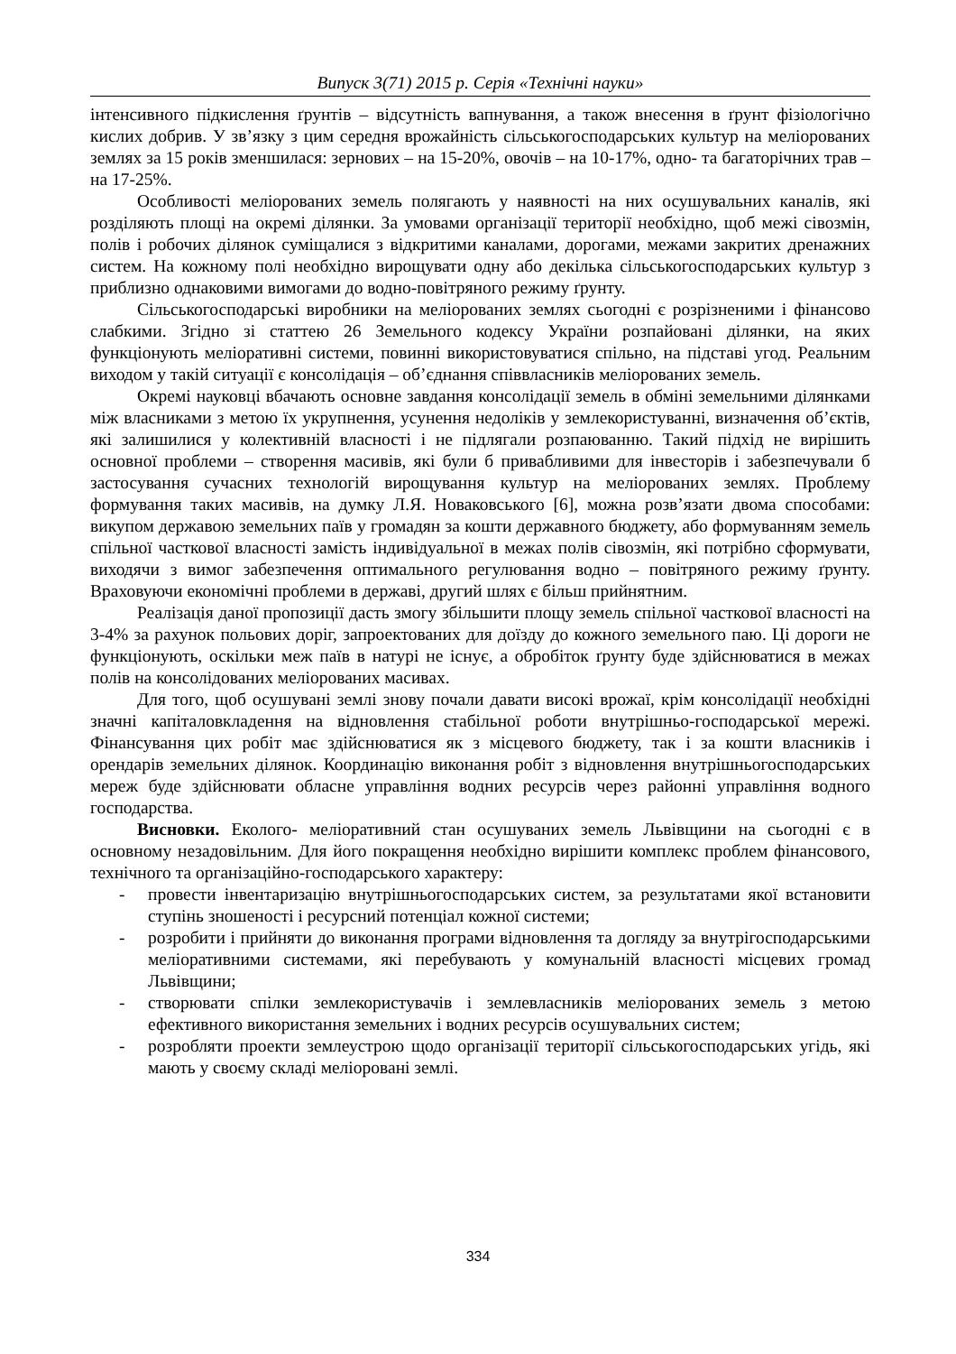Випуск 3(71) 2015 р. Серія «Технічні науки»
інтенсивного підкислення ґрунтів – відсутність вапнування, а також внесення в ґрунт фізіологічно кислих добрив. У зв’язку з цим середня врожайність сільськогосподарських культур на меліорованих землях за 15 років зменшилася: зернових – на 15-20%, овочів – на 10-17%, одно- та багаторічних трав – на 17-25%.
Особливості меліорованих земель полягають у наявності на них осушувальних каналів, які розділяють площі на окремі ділянки. За умовами організації території необхідно, щоб межі сівозмін, полів і робочих ділянок суміщалися з відкритими каналами, дорогами, межами закритих дренажних систем. На кожному полі необхідно вирощувати одну або декілька сільськогосподарських культур з приблизно однаковими вимогами до водно-повітряного режиму ґрунту.
Сільськогосподарські виробники на меліорованих землях сьогодні є розрізненими і фінансово слабкими. Згідно зі статтею 26 Земельного кодексу України розпайовані ділянки, на яких функціонують меліоративні системи, повинні використовуватися спільно, на підставі угод. Реальним виходом у такій ситуації є консолідація – об’єднання співвласників меліорованих земель.
Окремі науковці вбачають основне завдання консолідації земель в обміні земельними ділянками між власниками з метою їх укрупнення, усунення недоліків у землекористуванні, визначення об’єктів, які залишилися у колективній власності і не підлягали розпаюванню. Такий підхід не вирішить основної проблеми – створення масивів, які були б привабливими для інвесторів і забезпечували б застосування сучасних технологій вирощування культур на меліорованих землях. Проблему формування таких масивів, на думку Л.Я. Новаковського [6], можна розв’язати двома способами: викупом державою земельних паїв у громадян за кошти державного бюджету, або формуванням земель спільної часткової власності замість індивідуальної в межах полів сівозмін, які потрібно сформувати, виходячи з вимог забезпечення оптимального регулювання водно – повітряного режиму ґрунту. Враховуючи економічні проблеми в державі, другий шлях є більш прийнятним.
Реалізація даної пропозиції дасть змогу збільшити площу земель спільної часткової власності на 3-4% за рахунок польових доріг, запроектованих для доїзду до кожного земельного паю. Ці дороги не функціонують, оскільки меж паїв в натурі не існує, а обробіток ґрунту буде здійснюватися в межах полів на консолідованих меліорованих масивах.
Для того, щоб осушувані землі знову почали давати високі врожаї, крім консолідації необхідні значні капіталовкладення на відновлення стабільної роботи внутрішньо-господарської мережі. Фінансування цих робіт має здійснюватися як з місцевого бюджету, так і за кошти власників і орендарів земельних ділянок. Координацію виконання робіт з відновлення внутрішньогосподарських мереж буде здійснювати обласне управління водних ресурсів через районні управління водного господарства.
Висновки. Еколого- меліоративний стан осушуваних земель Львівщини на сьогодні є в основному незадовільним. Для його покращення необхідно вирішити комплекс проблем фінансового, технічного та організаційно-господарського характеру:
- провести інвентаризацію внутрішньогосподарських систем, за результатами якої встановити ступінь зношеності і ресурсний потенціал кожної системи;
- розробити і прийняти до виконання програми відновлення та догляду за внутрігосподарськими меліоративними системами, які перебувають у комунальній власності місцевих громад Львівщини;
- створювати спілки землекористувачів і землевласників меліорованих земель з метою ефективного використання земельних і водних ресурсів осушувальних систем;
- розробляти проекти землеустрою щодо організації території сільськогосподарських угідь, які мають у своєму складі меліоровані землі.
334